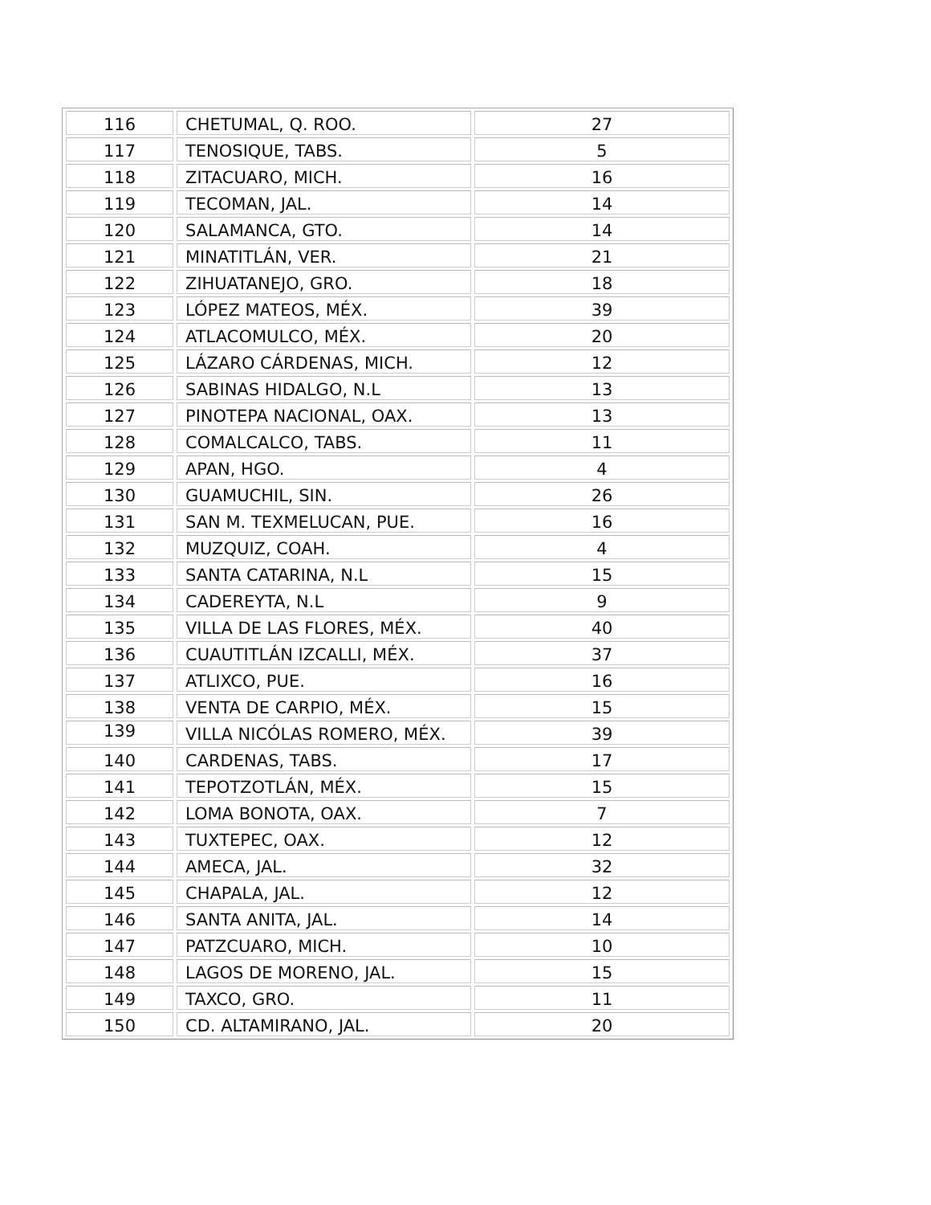| 116 | CHETUMAL, Q. ROO. | 27 |
| 117 | TENOSIQUE, TABS. | 5 |
| 118 | ZITACUARO, MICH. | 16 |
| 119 | TECOMAN, JAL. | 14 |
| 120 | SALAMANCA, GTO. | 14 |
| 121 | MINATITLÁN, VER. | 21 |
| 122 | ZIHUATANEJO, GRO. | 18 |
| 123 | LÓPEZ MATEOS, MÉX. | 39 |
| 124 | ATLACOMULCO, MÉX. | 20 |
| 125 | LÁZARO CÁRDENAS, MICH. | 12 |
| 126 | SABINAS HIDALGO, N.L | 13 |
| 127 | PINOTEPA NACIONAL, OAX. | 13 |
| 128 | COMALCALCO, TABS. | 11 |
| 129 | APAN, HGO. | 4 |
| 130 | GUAMUCHIL, SIN. | 26 |
| 131 | SAN M. TEXMELUCAN, PUE. | 16 |
| 132 | MUZQUIZ, COAH. | 4 |
| 133 | SANTA CATARINA, N.L | 15 |
| 134 | CADEREYTA, N.L | 9 |
| 135 | VILLA DE LAS FLORES, MÉX. | 40 |
| 136 | CUAUTITLÁN IZCALLI, MÉX. | 37 |
| 137 | ATLIXCO, PUE. | 16 |
| 138 | VENTA DE CARPIO, MÉX. | 15 |
| 139 | VILLA NICÓLAS ROMERO, MÉX. | 39 |
| 140 | CARDENAS, TABS. | 17 |
| 141 | TEPOTZOTLÁN, MÉX. | 15 |
| 142 | LOMA BONOTA, OAX. | 7 |
| 143 | TUXTEPEC, OAX. | 12 |
| 144 | AMECA, JAL. | 32 |
| 145 | CHAPALA, JAL. | 12 |
| 146 | SANTA ANITA, JAL. | 14 |
| 147 | PATZCUARO, MICH. | 10 |
| 148 | LAGOS DE MORENO, JAL. | 15 |
| 149 | TAXCO, GRO. | 11 |
| 150 | CD. ALTAMIRANO, JAL. | 20 |